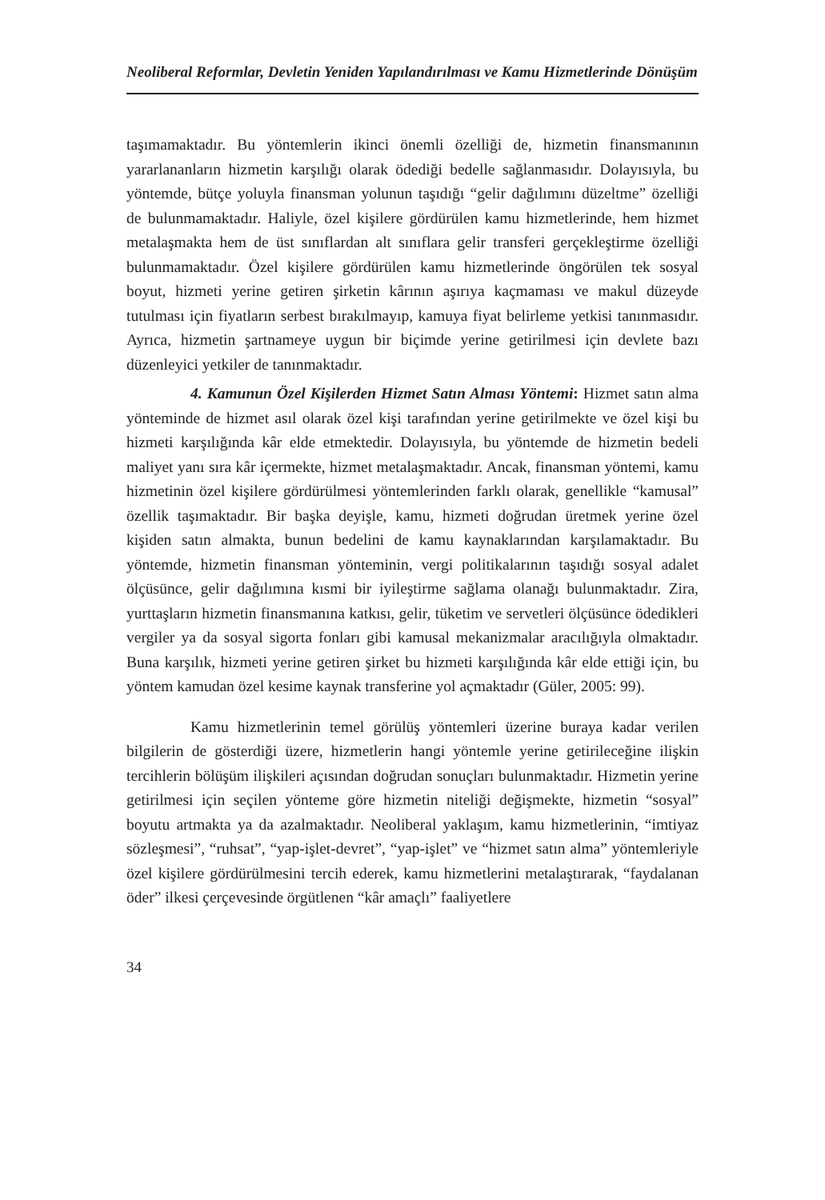Neoliberal Reformlar, Devletin Yeniden Yapılandırılması ve Kamu Hizmetlerinde Dönüşüm
taşımamaktadır. Bu yöntemlerin ikinci önemli özelliği de, hizmetin finansmanının yararlananların hizmetin karşılığı olarak ödediği bedelle sağlanmasıdır. Dolayısıyla, bu yöntemde, bütçe yoluyla finansman yolunun taşıdığı “gelir dağılımını düzeltme” özelliği de bulunmamaktadır. Haliyle, özel kişilere gördürülen kamu hizmetlerinde, hem hizmet metalaşmakta hem de üst sınıflardan alt sınıflara gelir transferi gerçekleştirme özelliği bulunmamaktadır. Özel kişilere gördürülen kamu hizmetlerinde öngörülen tek sosyal boyut, hizmeti yerine getiren şirketin kârının aşırıya kaçmaması ve makul düzeyde tutulması için fiyatların serbest bırakılmayıp, kamuya fiyat belirleme yetkisi tanınmasıdır. Ayrıca, hizmetin şartnameye uygun bir biçimde yerine getirilmesi için devlete bazı düzenleyici yetkiler de tanınmaktadır.
4. Kamunun Özel Kişilerden Hizmet Satın Alması Yöntemi: Hizmet satın alma yönteminde de hizmet asıl olarak özel kişi tarafından yerine getirilmekte ve özel kişi bu hizmeti karşılığında kâr elde etmektedir. Dolayısıyla, bu yöntemde de hizmetin bedeli maliyet yanı sıra kâr içermekte, hizmet metalaşmaktadır. Ancak, finansman yöntemi, kamu hizmetinin özel kişilere gördürülmesi yöntemlerinden farklı olarak, genellikle “kamusal” özellik taşımaktadır. Bir başka deyişle, kamu, hizmeti doğrudan üretmek yerine özel kişiden satın almakta, bunun bedelini de kamu kaynaklarından karşılamaktadır. Bu yöntemde, hizmetin finansman yönteminin, vergi politikalarının taşıdığı sosyal adalet ölçüsünce, gelir dağılımına kısmi bir iyileştirme sağlama olanağı bulunmaktadır. Zira, yurttaşların hizmetin finansmanına katkısı, gelir, tüketim ve servetleri ölçüsünce ödedikleri vergiler ya da sosyal sigorta fonları gibi kamusal mekanizmalar aracılığıyla olmaktadır. Buna karşılık, hizmeti yerine getiren şirket bu hizmeti karşılığında kâr elde ettiği için, bu yöntem kamudan özel kesime kaynak transferine yol açmaktadır (Güler, 2005: 99).
Kamu hizmetlerinin temel görülüş yöntemleri üzerine buraya kadar verilen bilgilerin de gösterdiği üzere, hizmetlerin hangi yöntemle yerine getirileceğine ilişkin tercihlerin bölüşüm ilişkileri açısından doğrudan sonuçları bulunmaktadır. Hizmetin yerine getirilmesi için seçilen yönteme göre hizmetin niteliği değişmekte, hizmetin “sosyal” boyutu artmakta ya da azalmaktadır. Neoliberal yaklaşım, kamu hizmetlerinin, “imtiyaz sözleşmesi”, “ruhsat”, “yap-işlet-devret”, “yap-işlet” ve “hizmet satın alma” yöntemleriyle özel kişilere gördürülmesini tercih ederek, kamu hizmetlerini metalaştırarak, “faydalanan öder” ilkesi çerçevesinde örgütlenen “kâr amaçlı” faaliyetlere
34